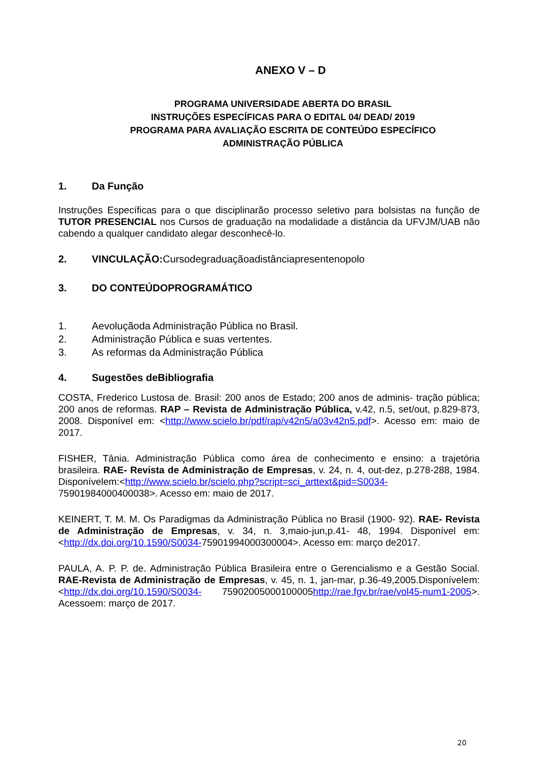ANEXO V – D
PROGRAMA UNIVERSIDADE ABERTA DO BRASIL
INSTRUÇÕES ESPECÍFICAS PARA O EDITAL 04/ DEAD/ 2019
PROGRAMA PARA AVALIAÇÃO ESCRITA DE CONTEÚDO ESPECÍFICO
ADMINISTRAÇÃO PÚBLICA
1. Da Função
Instruções Específicas para o que disciplinarão processo seletivo para bolsistas na função de TUTOR PRESENCIAL nos Cursos de graduação na modalidade a distância da UFVJM/UAB não cabendo a qualquer candidato alegar desconhecê-lo.
2. VINCULAÇÃO:Cursodegraduaçãoadistânciapresentenopolo
3. DO CONTEÚDOPROGRAMÁTICO
1. Aevoluçãoda Administração Pública no Brasil.
2. Administração Pública e suas vertentes.
3. As reformas da Administração Pública
4. Sugestões deBibliografia
COSTA, Frederico Lustosa de. Brasil: 200 anos de Estado; 200 anos de adminis- tração pública; 200 anos de reformas. RAP – Revista de Administração Pública, v.42, n.5, set/out, p.829-873, 2008. Disponível em: <http://www.scielo.br/pdf/rap/v42n5/a03v42n5.pdf>. Acesso em: maio de 2017.
FISHER, Tânia. Administração Pública como área de conhecimento e ensino: a trajetória brasileira. RAE- Revista de Administração de Empresas, v. 24, n. 4, out-dez, p.278-288, 1984. Disponívelem:<http://www.scielo.br/scielo.php?script=sci_arttext&pid=S0034- 75901984000400038>. Acesso em: maio de 2017.
KEINERT, T. M. M. Os Paradigmas da Administração Pública no Brasil (1900- 92). RAE- Revista de Administração de Empresas, v. 34, n. 3,maio-jun,p.41- 48, 1994. Disponível em: <http://dx.doi.org/10.1590/S0034-75901994000300004>. Acesso em: março de2017.
PAULA, A. P. P. de. Administração Pública Brasileira entre o Gerencialismo e a Gestão Social. RAE-Revista de Administração de Empresas, v. 45, n. 1, jan-mar, p.36-49,2005.Disponívelem:<http://dx.doi.org/10.1590/S0034- 75902005000100005http://rae.fgv.br/rae/vol45-num1-2005>. Acessoem: março de 2017.
20